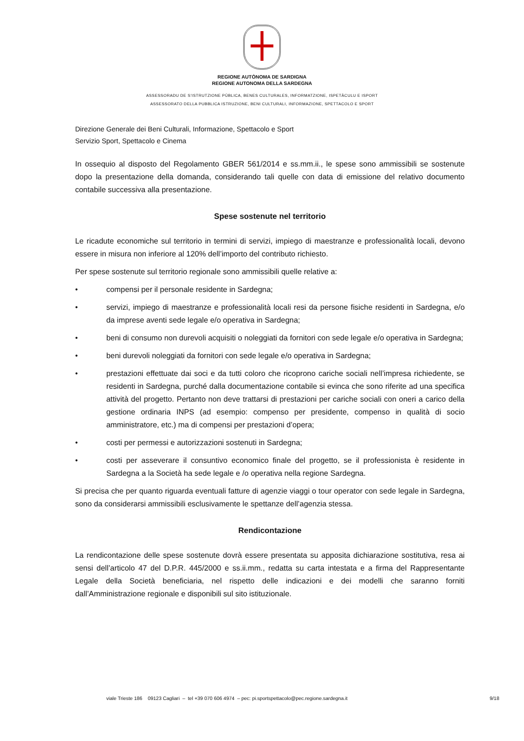REGIONE AUTÒNOMA DE SARDIGNA
REGIONE AUTONOMA DELLA SARDEGNA
ASSESSORADU DE S’ISTRUTZIONE PÙBLICA, BENES CULTURALES, INFORMATZIONE, ISPETÀCULU E ISPORT
ASSESSORATO DELLA PUBBLICA ISTRUZIONE, BENI CULTURALI, INFORMAZIONE, SPETTACOLO E SPORT
Direzione Generale dei Beni Culturali, Informazione, Spettacolo e Sport
Servizio Sport, Spettacolo e Cinema
In ossequio al disposto del Regolamento GBER 561/2014 e ss.mm.ii., le spese sono ammissibili se sostenute dopo la presentazione della domanda, considerando tali quelle con data di emissione del relativo documento contabile successiva alla presentazione.
Spese sostenute nel territorio
Le ricadute economiche sul territorio in termini di servizi, impiego di maestranze e professionalità locali, devono essere in misura non inferiore al 120% dell’importo del contributo richiesto.
Per spese sostenute sul territorio regionale sono ammissibili quelle relative a:
• compensi per il personale residente in Sardegna;
• servizi, impiego di maestranze e professionalità locali resi da persone fisiche residenti in Sardegna, e/o da imprese aventi sede legale e/o operativa in Sardegna;
• beni di consumo non durevoli acquisiti o noleggiati da fornitori con sede legale e/o operativa in Sardegna;
• beni durevoli noleggiati da fornitori con sede legale e/o operativa in Sardegna;
• prestazioni effettuate dai soci e da tutti coloro che ricoprono cariche sociali nell’impresa richiedente, se residenti in Sardegna, purché dalla documentazione contabile si evinca che sono riferite ad una specifica attività del progetto. Pertanto non deve trattarsi di prestazioni per cariche sociali con oneri a carico della gestione ordinaria INPS (ad esempio: compenso per presidente, compenso in qualità di socio amministratore, etc.) ma di compensi per prestazioni d’opera;
• costi per permessi e autorizzazioni sostenuti in Sardegna;
• costi per asseverare il consuntivo economico finale del progetto, se il professionista è residente in Sardegna a la Società ha sede legale e /o operativa nella regione Sardegna.
Si precisa che per quanto riguarda eventuali fatture di agenzie viaggi o tour operator con sede legale in Sardegna, sono da considerarsi ammissibili esclusivamente le spettanze dell’agenzia stessa.
Rendicontazione
La rendicontazione delle spese sostenute dovrà essere presentata su apposita dichiarazione sostitutiva, resa ai sensi dell’articolo 47 del D.P.R. 445/2000 e ss.ii.mm., redatta su carta intestata e a firma del Rappresentante Legale della Società beneficiaria, nel rispetto delle indicazioni e dei modelli che saranno forniti dall’Amministrazione regionale e disponibili sul sito istituzionale.
viale Trieste 186 09123 Cagliari – tel +39 070 606 4974 – pec: pi.sportspettacolo@pec.regione.sardegna.it 9/18